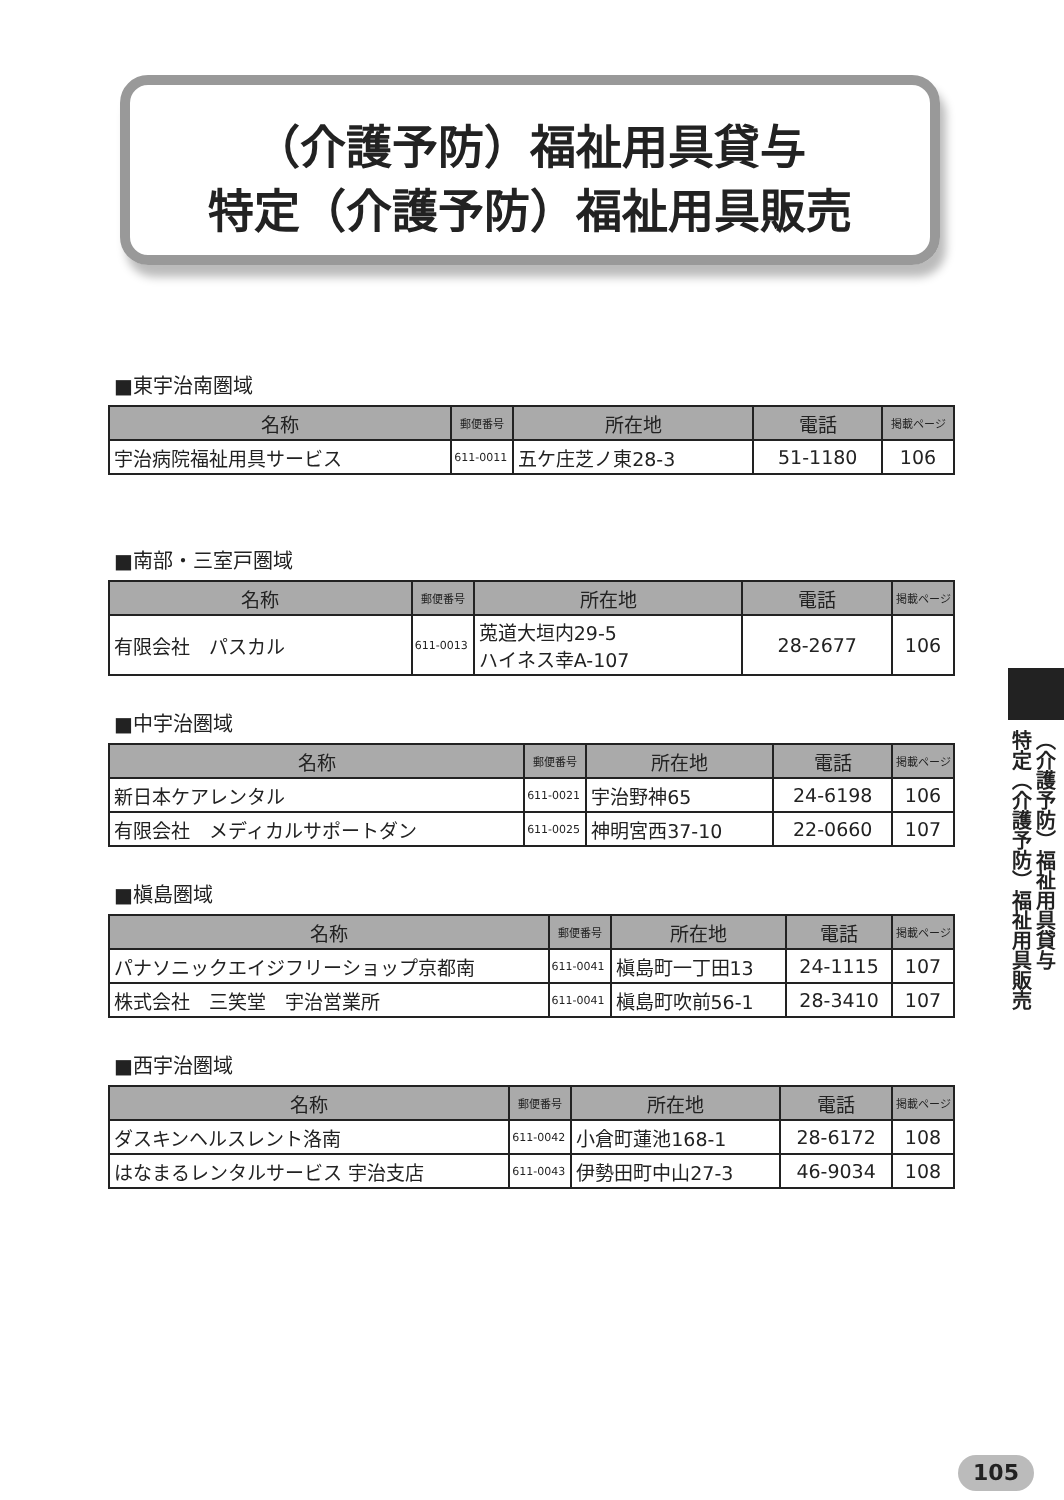（介護予防）福祉用具貸与
特定（介護予防）福祉用具販売
■東宇治南圏域
| 名称 | 郵便番号 | 所在地 | 電話 | 掲載ページ |
| --- | --- | --- | --- | --- |
| 宇治病院福祉用具サービス | 611-0011 | 五ケ庄芝ノ東28-3 | 51-1180 | 106 |
■南部・三室戸圏域
| 名称 | 郵便番号 | 所在地 | 電話 | 掲載ページ |
| --- | --- | --- | --- | --- |
| 有限会社 パスカル | 611-0013 | 莵道大垣内29-5 ハイネス幸A-107 | 28-2677 | 106 |
■中宇治圏域
| 名称 | 郵便番号 | 所在地 | 電話 | 掲載ページ |
| --- | --- | --- | --- | --- |
| 新日本ケアレンタル | 611-0021 | 宇治野神65 | 24-6198 | 106 |
| 有限会社 メディカルサポートダン | 611-0025 | 神明宮西37-10 | 22-0660 | 107 |
■槇島圏域
| 名称 | 郵便番号 | 所在地 | 電話 | 掲載ページ |
| --- | --- | --- | --- | --- |
| パナソニックエイジフリーショップ京都南 | 611-0041 | 槇島町一丁田13 | 24-1115 | 107 |
| 株式会社 三笑堂 宇治営業所 | 611-0041 | 槇島町吹前56-1 | 28-3410 | 107 |
■西宇治圏域
| 名称 | 郵便番号 | 所在地 | 電話 | 掲載ページ |
| --- | --- | --- | --- | --- |
| ダスキンヘルスレント洛南 | 611-0042 | 小倉町蓮池168-1 | 28-6172 | 108 |
| はなまるレンタルサービス 宇治支店 | 611-0043 | 伊勢田町中山27-3 | 46-9034 | 108 |
（介護予防）福祉用具貸与
特定（介護予防）福祉用具販売
105